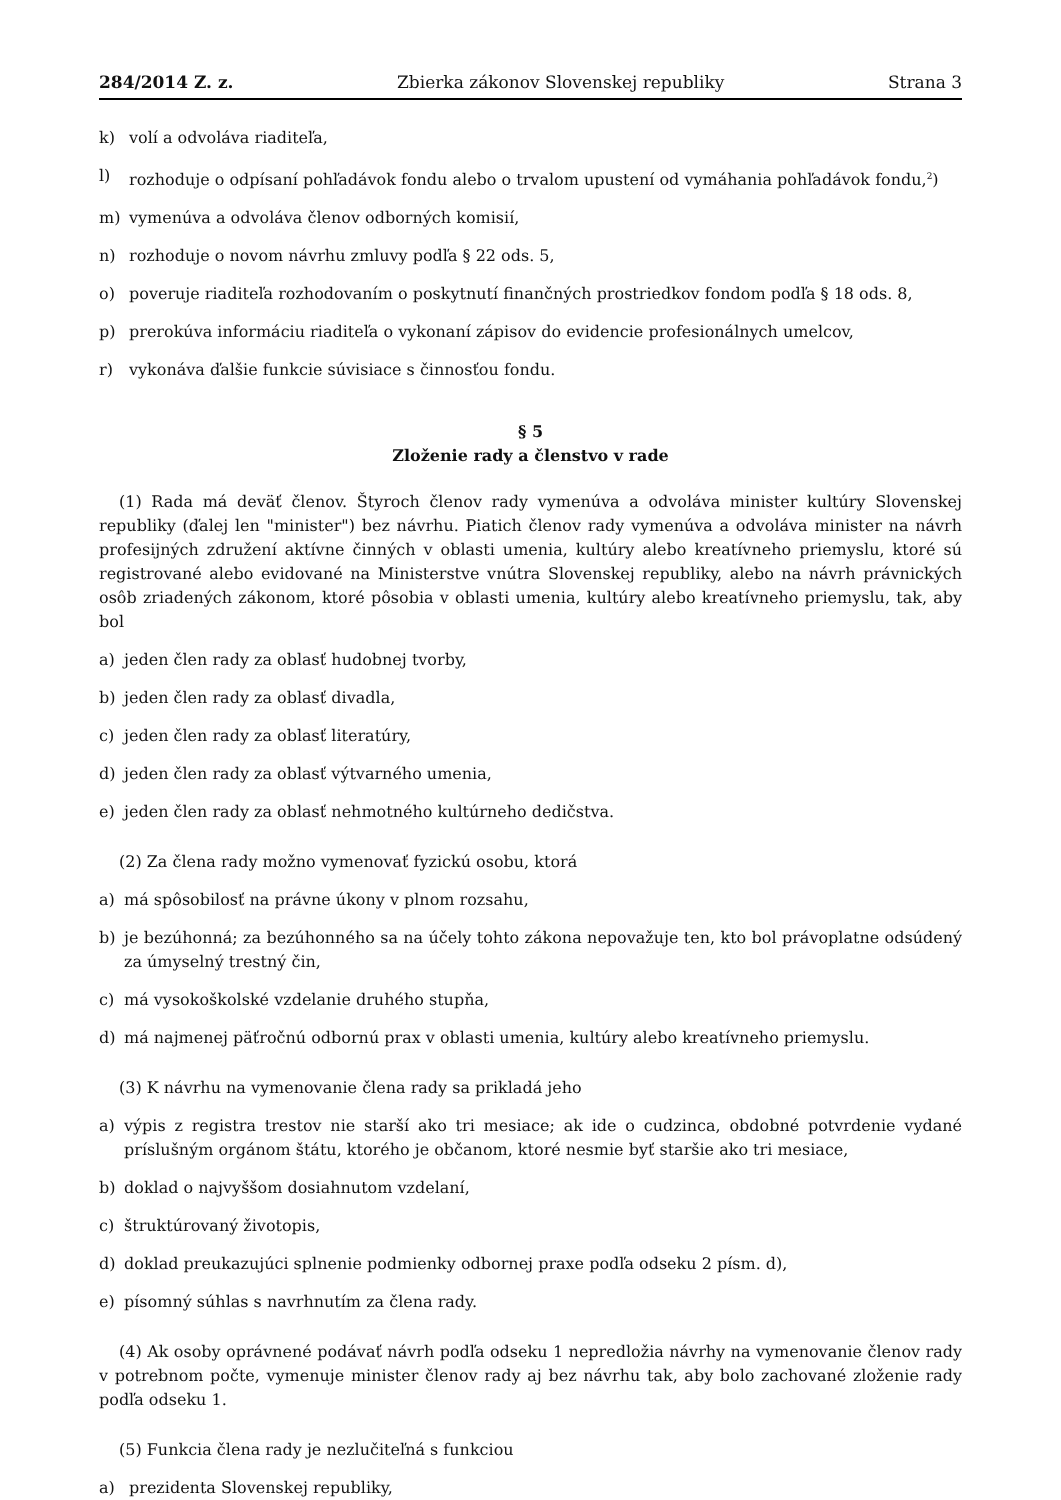284/2014 Z. z. Zbierka zákonov Slovenskej republiky Strana 3
k) volí a odvoláva riaditeľa,
l) rozhoduje o odpísaní pohľadávok fondu alebo o trvalom upustení od vymáhania pohľadávok fondu,<sup>2</sup>)
m) vymenúva a odvoláva členov odborných komisií,
n) rozhoduje o novom návrhu zmluvy podľa § 22 ods. 5,
o) poveruje riaditeľa rozhodovaním o poskytnutí finančných prostriedkov fondom podľa § 18 ods. 8,
p) prerokúva informáciu riaditeľa o vykonaní zápisov do evidencie profesionálnych umelcov,
r) vykonáva ďalšie funkcie súvisiace s činnosťou fondu.
§ 5
Zloženie rady a členstvo v rade
(1) Rada má deväť členov. Štyroch členov rady vymenúva a odvoláva minister kultúry Slovenskej republiky (ďalej len "minister") bez návrhu. Piatich členov rady vymenúva a odvoláva minister na návrh profesijných združení aktívne činných v oblasti umenia, kultúry alebo kreatívneho priemyslu, ktoré sú registrované alebo evidované na Ministerstve vnútra Slovenskej republiky, alebo na návrh právnických osôb zriadených zákonom, ktoré pôsobia v oblasti umenia, kultúry alebo kreatívneho priemyslu, tak, aby bol
a) jeden člen rady za oblasť hudobnej tvorby,
b) jeden člen rady za oblasť divadla,
c) jeden člen rady za oblasť literatúry,
d) jeden člen rady za oblasť výtvarného umenia,
e) jeden člen rady za oblasť nehmotného kultúrneho dedičstva.
(2) Za člena rady možno vymenovať fyzickú osobu, ktorá
a) má spôsobilosť na právne úkony v plnom rozsahu,
b) je bezúhonná; za bezúhonného sa na účely tohto zákona nepovažuje ten, kto bol právoplatne odsúdený za úmyselný trestný čin,
c) má vysokoškolské vzdelanie druhého stupňa,
d) má najmenej päťročnú odbornú prax v oblasti umenia, kultúry alebo kreatívneho priemyslu.
(3) K návrhu na vymenovanie člena rady sa prikladá jeho
a) výpis z registra trestov nie starší ako tri mesiace; ak ide o cudzinca, obdobné potvrdenie vydané príslušným orgánom štátu, ktorého je občanom, ktoré nesmie byť staršie ako tri mesiace,
b) doklad o najvyššom dosiahnutom vzdelaní,
c) štruktúrovaný životopis,
d) doklad preukazujúci splnenie podmienky odbornej praxe podľa odseku 2 písm. d),
e) písomný súhlas s navrhnutím za člena rady.
(4) Ak osoby oprávnené podávať návrh podľa odseku 1 nepredložia návrhy na vymenovanie členov rady v potrebnom počte, vymenuje minister členov rady aj bez návrhu tak, aby bolo zachované zloženie rady podľa odseku 1.
(5) Funkcia člena rady je nezlučiteľná s funkciou
a) prezidenta Slovenskej republiky,